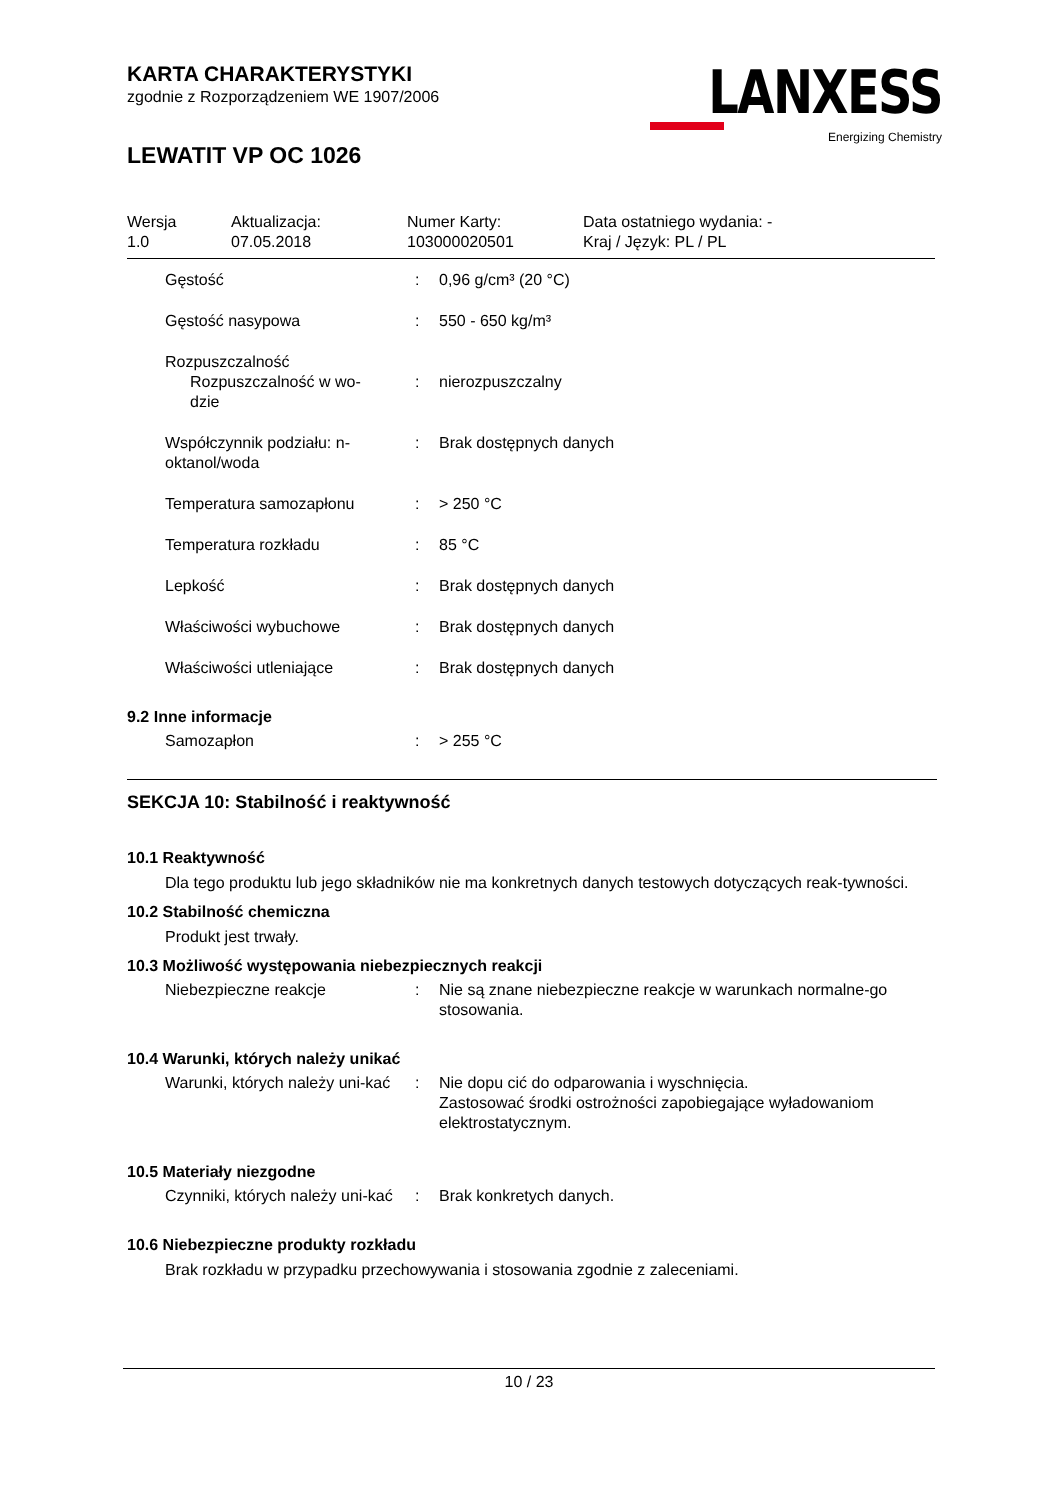KARTA CHARAKTERYSTYKI
zgodnie z Rozporządzeniem WE 1907/2006
LEWATIT VP OC 1026
LANXESS
Energizing Chemistry
| Wersja 1.0 | Aktualizacja: 07.05.2018 | Numer Karty: 103000020501 | Data ostatniego wydania: - Kraj / Język: PL / PL |
| Gęstość | : | 0,96 g/cm³ (20 °C) |
| Gęstość nasypowa | : | 550 - 650 kg/m³ |
| Rozpuszczalność Rozpuszczalność w wo- dzie | : | nierozpuszczalny |
| Współczynnik podziału: n-oktanol/woda | : | Brak dostępnych danych |
| Temperatura samozapłonu | : | > 250 °C |
| Temperatura rozkładu | : | 85 °C |
| Lepkość | : | Brak dostępnych danych |
| Właściwości wybuchowe | : | Brak dostępnych danych |
| Właściwości utleniające | : | Brak dostępnych danych |
9.2 Inne informacje
| Samozapłon | : | > 255 °C |
SEKCJA 10: Stabilność i reaktywność
10.1 Reaktywność
Dla tego produktu lub jego składników nie ma konkretnych danych testowych dotyczących reak-tywności.
10.2 Stabilność chemiczna
Produkt jest trwały.
10.3 Możliwość występowania niebezpiecznych reakcji
| Niebezpieczne reakcje | : | Nie są znane niebezpieczne reakcje w warunkach normalne-go stosowania. |
10.4 Warunki, których należy unikać
| Warunki, których należy uni-kać | : | Nie dopu cić do odparowania i wyschnięcia. Zastosować środki ostrożności zapobiegające wyładowaniom elektrostatycznym. |
10.5 Materiały niezgodne
| Czynniki, których należy uni-kać | : | Brak konkretych danych. |
10.6 Niebezpieczne produkty rozkładu
Brak rozkładu w przypadku przechowywania i stosowania zgodnie z zaleceniami.
10 / 23